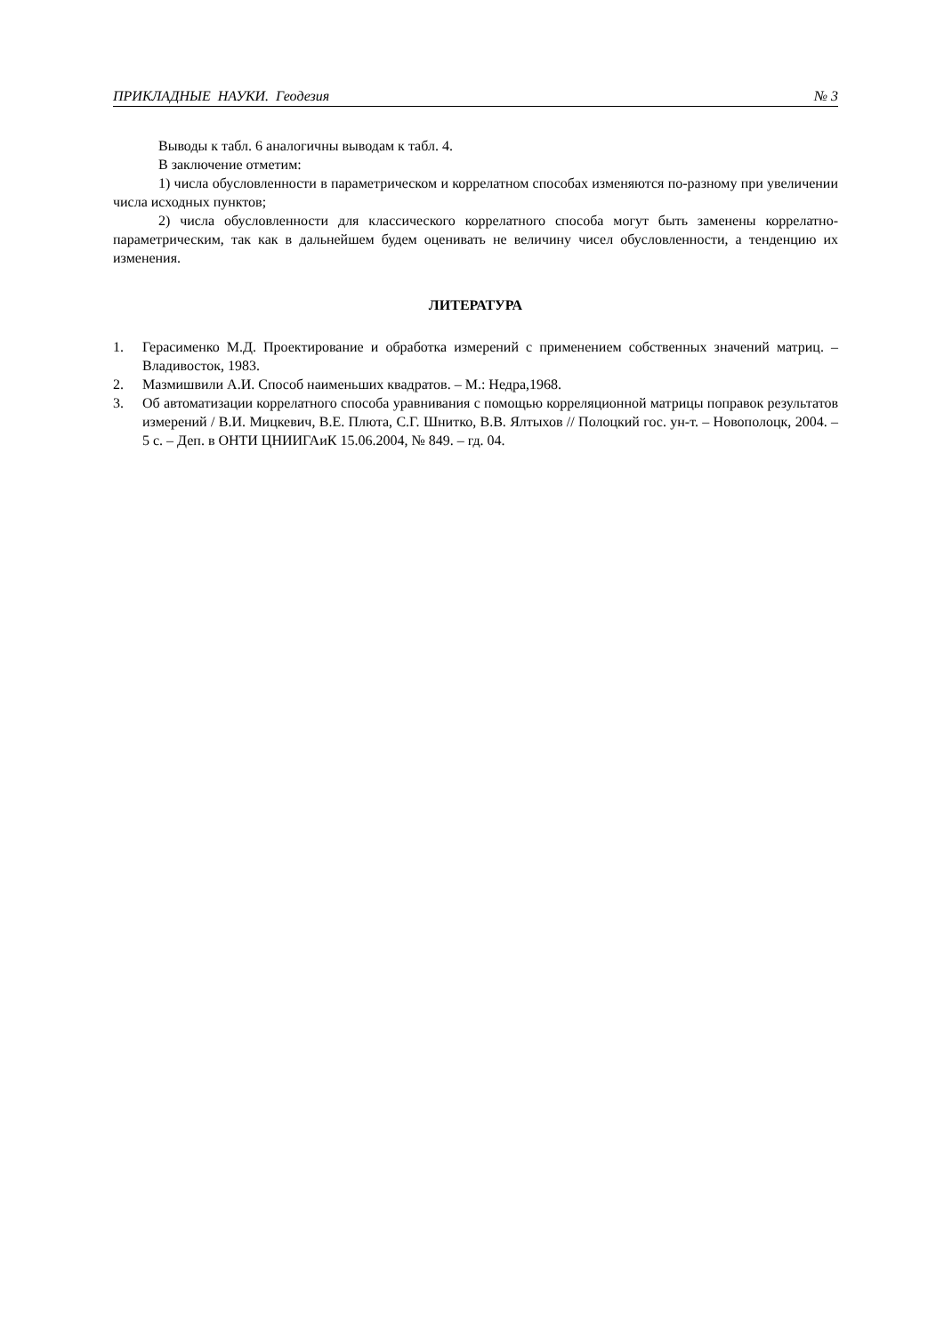ПРИКЛАДНЫЕ НАУКИ. Геодезия № 3
Выводы к табл. 6 аналогичны выводам к табл. 4.
В заключение отметим:
1) числа обусловленности в параметрическом и коррелатном способах изменяются по-разному при увеличении числа исходных пунктов;
2) числа обусловленности для классического коррелатного способа могут быть заменены коррелатно-параметрическим, так как в дальнейшем будем оценивать не величину чисел обусловленности, а тенденцию их изменения.
ЛИТЕРАТУРА
1. Герасименко М.Д. Проектирование и обработка измерений с применением собственных значений матриц. – Владивосток, 1983.
2. Мазмишвили А.И. Способ наименьших квадратов. – М.: Недра,1968.
3. Об автоматизации коррелатного способа уравнивания с помощью корреляционной матрицы поправок результатов измерений / В.И. Мицкевич, В.Е. Плюта, С.Г. Шнитко, В.В. Ялтыхов // Полоцкий гос. ун-т. – Новополоцк, 2004. – 5 с. – Деп. в ОНТИ ЦНИИГАиК 15.06.2004, № 849. – гд. 04.